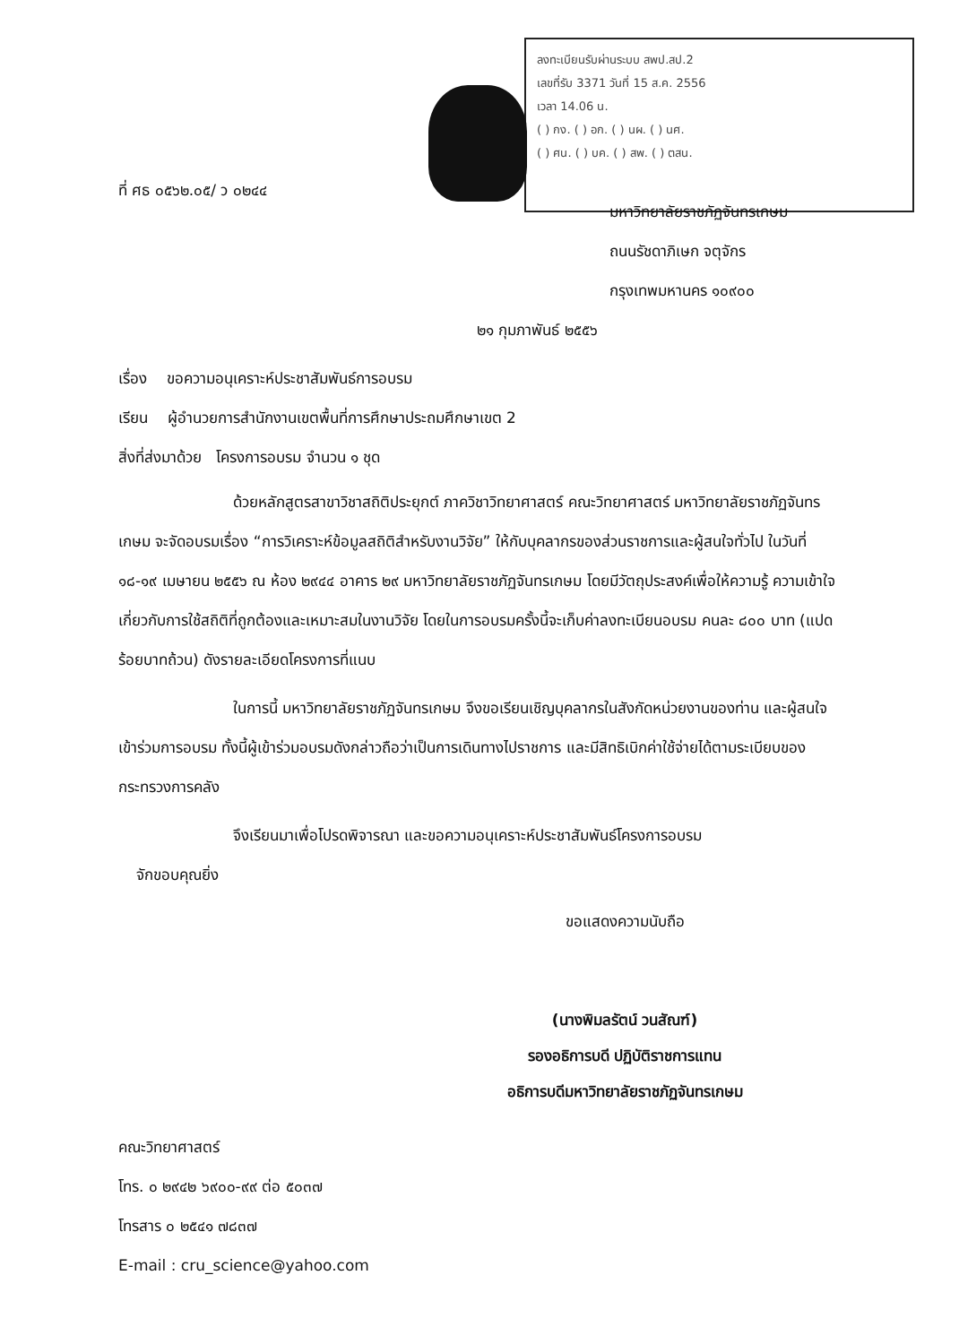ลงทะเบียนรับผ่านระบบ สพป.สป.2
เลขที่รับ 3371 วันที่ 15 ส.ค. 2556
เวลา 14.06 น.
( ) กง. ( ) อก. ( ) นผ. ( ) นศ.
( ) ศน. ( ) บค. ( ) สพ. ( ) ตสน.
ที่ ศธ ๐๕๖๒.๐๕/ ว ๐๒๔๔
มหาวิทยาลัยราชภัฏจันทรเกษม
ถนนรัชดาภิเษก จตุจักร
กรุงเทพมหานคร ๑๐๙๐๐
๒๑ กุมภาพันธ์ ๒๕๕๖
เรื่อง ขอความอนุเคราะห์ประชาสัมพันธ์การอบรม
เรียน ผู้อำนวยการสำนักงานเขตพื้นที่การศึกษาประถมศึกษาเขต 2
สิ่งที่ส่งมาด้วย โครงการอบรม จำนวน ๑ ชุด
ด้วยหลักสูตรสาขาวิชาสถิติประยุกต์ ภาควิชาวิทยาศาสตร์ คณะวิทยาศาสตร์ มหาวิทยาลัยราชภัฏจันทรเกษม จะจัดอบรมเรื่อง “การวิเคราะห์ข้อมูลสถิติสำหรับงานวิจัย” ให้กับบุคลากรของส่วนราชการและผู้สนใจทั่วไป ในวันที่ ๑๘-๑๙ เมษายน ๒๕๕๖ ณ ห้อง ๒๙๔๔ อาคาร ๒๙ มหาวิทยาลัยราชภัฏจันทรเกษม โดยมีวัตถุประสงค์เพื่อให้ความรู้ ความเข้าใจเกี่ยวกับการใช้สถิติที่ถูกต้องและเหมาะสมในงานวิจัย โดยในการอบรมครั้งนี้จะเก็บค่าลงทะเบียนอบรม คนละ ๘๐๐ บาท (แปดร้อยบาทถ้วน) ดังรายละเอียดโครงการที่แนบ
ในการนี้ มหาวิทยาลัยราชภัฏจันทรเกษม จึงขอเรียนเชิญบุคลากรในสังกัดหน่วยงานของท่าน และผู้สนใจเข้าร่วมการอบรม ทั้งนี้ผู้เข้าร่วมอบรมดังกล่าวถือว่าเป็นการเดินทางไปราชการ และมีสิทธิเบิกค่าใช้จ่ายได้ตามระเบียบของกระทรวงการคลัง
จึงเรียนมาเพื่อโปรดพิจารณา และขอความอนุเคราะห์ประชาสัมพันธ์โครงการอบรม
จักขอบคุณยิ่ง
ขอแสดงความนับถือ
(นางพิมลรัตน์ วนสัณฑ์)
รองอธิการบดี ปฏิบัติราชการแทน
อธิการบดีมหาวิทยาลัยราชภัฏจันทรเกษม
คณะวิทยาศาสตร์
โทร. ๐ ๒๙๔๒ ๖๙๐๐-๙๙ ต่อ ๕๐๓๗
โทรสาร ๐ ๒๕๔๑ ๗๘๓๗
E-mail : cru_science@yahoo.com